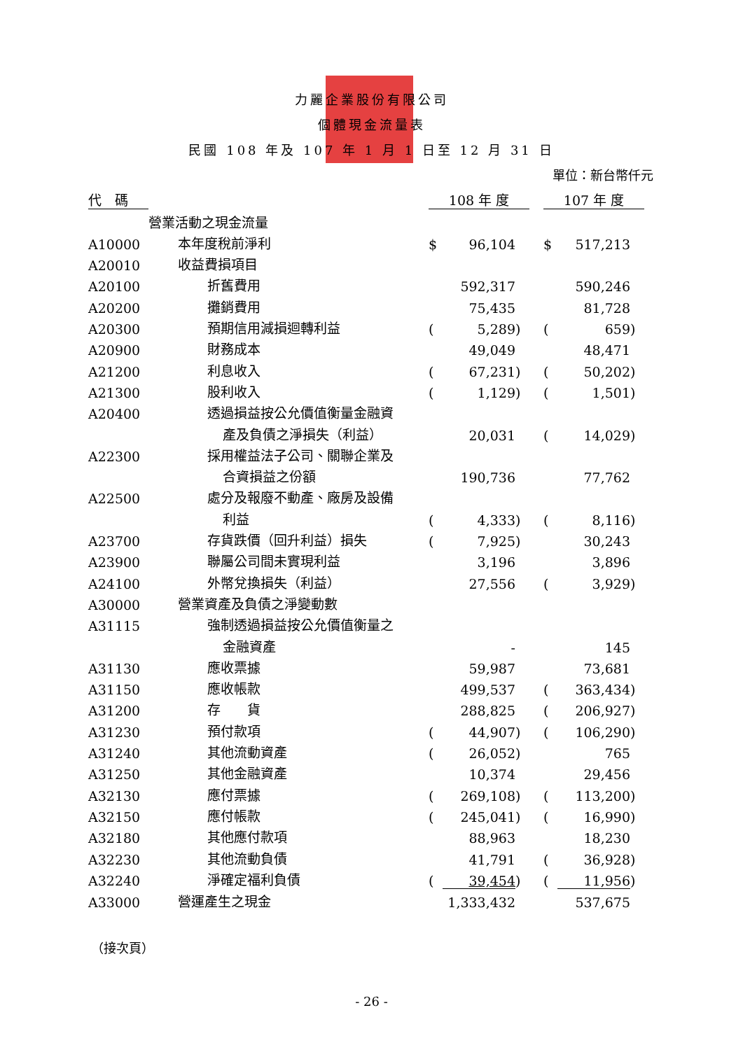力麗企業股份有限公司
個體現金流量表
民國 108 年及 107 年 1 月 1 日至 12 月 31 日
單位：新台幣仟元
| 代 碼 | | 108 年 度 | | | | 107 年 度 | | |
| --- | --- | --- | --- | --- | --- | --- | --- | --- |
| | 營業活動之現金流量 | | | | | | | |
| A10000 | 本年度稅前淨利 | $ | 96,104 | | | $ | 517,213 | |
| A20010 | 收益費損項目 | | | | | | | |
| A20100 | 折舊費用 | | 592,317 | | | | 590,246 | |
| A20200 | 攤銷費用 | | 75,435 | | | | 81,728 | |
| A20300 | 預期信用減損迴轉利益 | ( | 5,289 | ) | | ( | 659 | ) |
| A20900 | 財務成本 | | 49,049 | | | | 48,471 | |
| A21200 | 利息收入 | ( | 67,231 | ) | | ( | 50,202 | ) |
| A21300 | 股利收入 | ( | 1,129 | ) | | ( | 1,501 | ) |
| A20400 | 透過損益按公允價值衡量金融資 | | | | | | | |
| | 產及負債之淨損失（利益） | | 20,031 | | | ( | 14,029 | ) |
| A22300 | 採用權益法子公司、關聯企業及 | | | | | | | |
| | 合資損益之份額 | | 190,736 | | | | 77,762 | |
| A22500 | 處分及報廢不動產、廠房及設備 | | | | | | | |
| | 利益 | ( | 4,333 | ) | | ( | 8,116 | ) |
| A23700 | 存貨跌價（回升利益）損失 | ( | 7,925 | ) | | | 30,243 | |
| A23900 | 聯屬公司間未實現利益 | | 3,196 | | | | 3,896 | |
| A24100 | 外幣兌換損失（利益） | | 27,556 | | | ( | 3,929 | ) |
| A30000 | 營業資產及負債之淨變動數 | | | | | | | |
| A31115 | 強制透過損益按公允價值衡量之 | | | | | | | |
| | 金融資產 | | - | | | | 145 | |
| A31130 | 應收票據 | | 59,987 | | | | 73,681 | |
| A31150 | 應收帳款 | | 499,537 | | | ( | 363,434 | ) |
| A31200 | 存 貨 | | 288,825 | | | ( | 206,927 | ) |
| A31230 | 預付款項 | ( | 44,907 | ) | | ( | 106,290 | ) |
| A31240 | 其他流動資產 | ( | 26,052 | ) | | | 765 | |
| A31250 | 其他金融資產 | | 10,374 | | | | 29,456 | |
| A32130 | 應付票據 | ( | 269,108 | ) | | ( | 113,200 | ) |
| A32150 | 應付帳款 | ( | 245,041 | ) | | ( | 16,990 | ) |
| A32180 | 其他應付款項 | | 88,963 | | | | 18,230 | |
| A32230 | 其他流動負債 | | 41,791 | | | ( | 36,928 | ) |
| A32240 | 淨確定福利負債 | ( | 39,454 | ) | | ( | 11,956 | ) |
| A33000 | 營運產生之現金 | | 1,333,432 | | | | 537,675 | |
（接次頁）
- 26 -